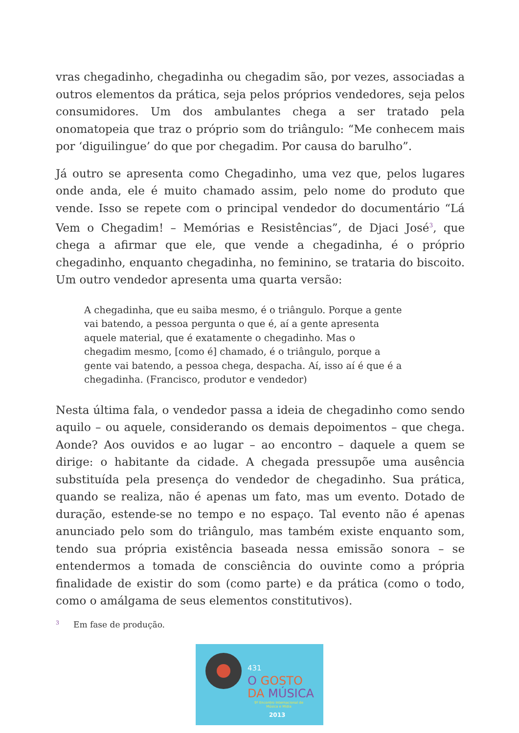vras chegadinho, chegadinha ou chegadim são, por vezes, associadas a outros elementos da prática, seja pelos próprios vendedores, seja pelos consumidores. Um dos ambulantes chega a ser tratado pela onomatopeia que traz o próprio som do triângulo: “Me conhecem mais por ‘diguilingue’ do que por chegadim. Por causa do barulho”.
Já outro se apresenta como Chegadinho, uma vez que, pelos lugares onde anda, ele é muito chamado assim, pelo nome do produto que vende. Isso se repete com o principal vendedor do documentário “Lá Vem o Chegadim! – Memórias e Resistências”, de Djaci José<sup>3</sup>, que chega a afirmar que ele, que vende a chegadinha, é o próprio chegadinho, enquanto chegadinha, no feminino, se trataria do biscoito. Um outro vendedor apresenta uma quarta versão:
A chegadinha, que eu saiba mesmo, é o triângulo. Porque a gente vai batendo, a pessoa pergunta o que é, aí a gente apresenta aquele material, que é exatamente o chegadinho. Mas o chegadim mesmo, [como é] chamado, é o triângulo, porque a gente vai batendo, a pessoa chega, despacha. Aí, isso aí é que é a chegadinha. (Francisco, produtor e vendedor)
Nesta última fala, o vendedor passa a ideia de chegadinho como sendo aquilo – ou aquele, considerando os demais depoimentos – que chega. Aonde? Aos ouvidos e ao lugar – ao encontro – daquele a quem se dirige: o habitante da cidade. A chegada pressupõe uma ausência substituída pela presença do vendedor de chegadinho. Sua prática, quando se realiza, não é apenas um fato, mas um evento. Dotado de duração, estende-se no tempo e no espaço. Tal evento não é apenas anunciado pelo som do triângulo, mas também existe enquanto som, tendo sua própria existência baseada nessa emissão sonora – se entendermos a tomada de consciência do ouvinte como a própria finalidade de existir do som (como parte) e da prática (como o todo, como o amálgama de seus elementos constitutivos).
3 Em fase de produção.
431
O GOSTO
DA MÚSICA
9º Encontro Internacional de Música e Mídia
2013